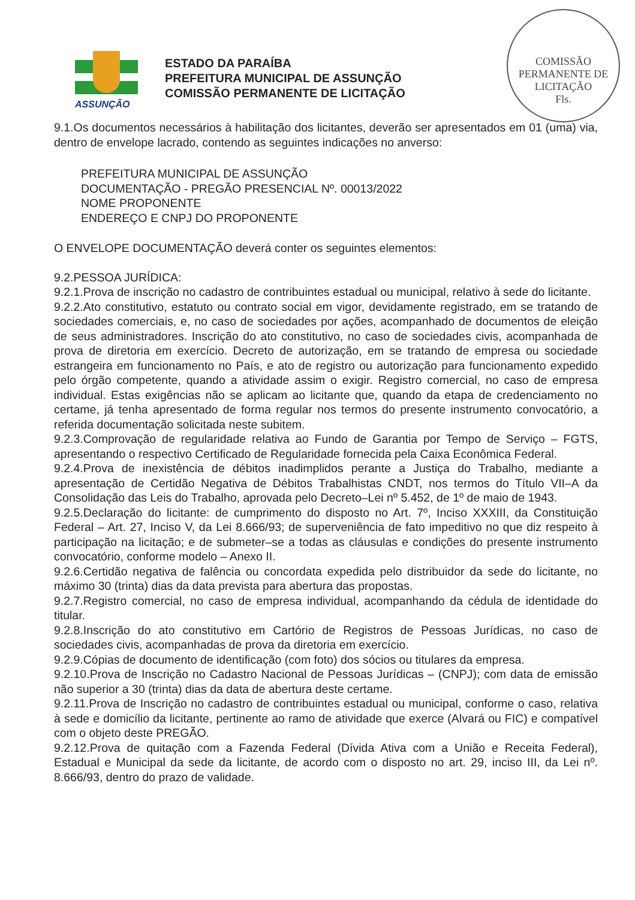COMISSÃO PERMANENTE DE LICITAÇÃO
Fls.
ASSUNÇÃO
ESTADO DA PARAÍBA
PREFEITURA MUNICIPAL DE ASSUNÇÃO
COMISSÃO PERMANENTE DE LICITAÇÃO
9.1.Os documentos necessários à habilitação dos licitantes, deverão ser apresentados em 01 (uma) via, dentro de envelope lacrado, contendo as seguintes indicações no anverso:
PREFEITURA MUNICIPAL DE ASSUNÇÃO
DOCUMENTAÇÃO - PREGÃO PRESENCIAL Nº. 00013/2022
NOME PROPONENTE
ENDEREÇO E CNPJ DO PROPONENTE
O ENVELOPE DOCUMENTAÇÃO deverá conter os seguintes elementos:
9.2.PESSOA JURÍDICA:
9.2.1.Prova de inscrição no cadastro de contribuintes estadual ou municipal, relativo à sede do licitante.
9.2.2.Ato constitutivo, estatuto ou contrato social em vigor, devidamente registrado, em se tratando de sociedades comerciais, e, no caso de sociedades por ações, acompanhado de documentos de eleição de seus administradores. Inscrição do ato constitutivo, no caso de sociedades civis, acompanhada de prova de diretoria em exercício. Decreto de autorização, em se tratando de empresa ou sociedade estrangeira em funcionamento no País, e ato de registro ou autorização para funcionamento expedido pelo órgão competente, quando a atividade assim o exigir. Registro comercial, no caso de empresa individual. Estas exigências não se aplicam ao licitante que, quando da etapa de credenciamento no certame, já tenha apresentado de forma regular nos termos do presente instrumento convocatório, a referida documentação solicitada neste subitem.
9.2.3.Comprovação de regularidade relativa ao Fundo de Garantia por Tempo de Serviço – FGTS, apresentando o respectivo Certificado de Regularidade fornecida pela Caixa Econômica Federal.
9.2.4.Prova de inexistência de débitos inadimplidos perante a Justiça do Trabalho, mediante a apresentação de Certidão Negativa de Débitos Trabalhistas CNDT, nos termos do Título VII–A da Consolidação das Leis do Trabalho, aprovada pelo Decreto–Lei nº 5.452, de 1º de maio de 1943.
9.2.5.Declaração do licitante: de cumprimento do disposto no Art. 7º, Inciso XXXIII, da Constituição Federal – Art. 27, Inciso V, da Lei 8.666/93; de superveniência de fato impeditivo no que diz respeito à participação na licitação; e de submeter–se a todas as cláusulas e condições do presente instrumento convocatório, conforme modelo – Anexo II.
9.2.6.Certidão negativa de falência ou concordata expedida pelo distribuidor da sede do licitante, no máximo 30 (trinta) dias da data prevista para abertura das propostas.
9.2.7.Registro comercial, no caso de empresa individual, acompanhando da cédula de identidade do titular.
9.2.8.Inscrição do ato constitutivo em Cartório de Registros de Pessoas Jurídicas, no caso de sociedades civis, acompanhadas de prova da diretoria em exercício.
9.2.9.Cópias de documento de identificação (com foto) dos sócios ou titulares da empresa.
9.2.10.Prova de Inscrição no Cadastro Nacional de Pessoas Jurídicas – (CNPJ); com data de emissão não superior a 30 (trinta) dias da data de abertura deste certame.
9.2.11.Prova de Inscrição no cadastro de contribuintes estadual ou municipal, conforme o caso, relativa à sede e domicílio da licitante, pertinente ao ramo de atividade que exerce (Alvará ou FIC) e compatível com o objeto deste PREGÃO.
9.2.12.Prova de quitação com a Fazenda Federal (Dívida Ativa com a União e Receita Federal), Estadual e Municipal da sede da licitante, de acordo com o disposto no art. 29, inciso III, da Lei nº. 8.666/93, dentro do prazo de validade.